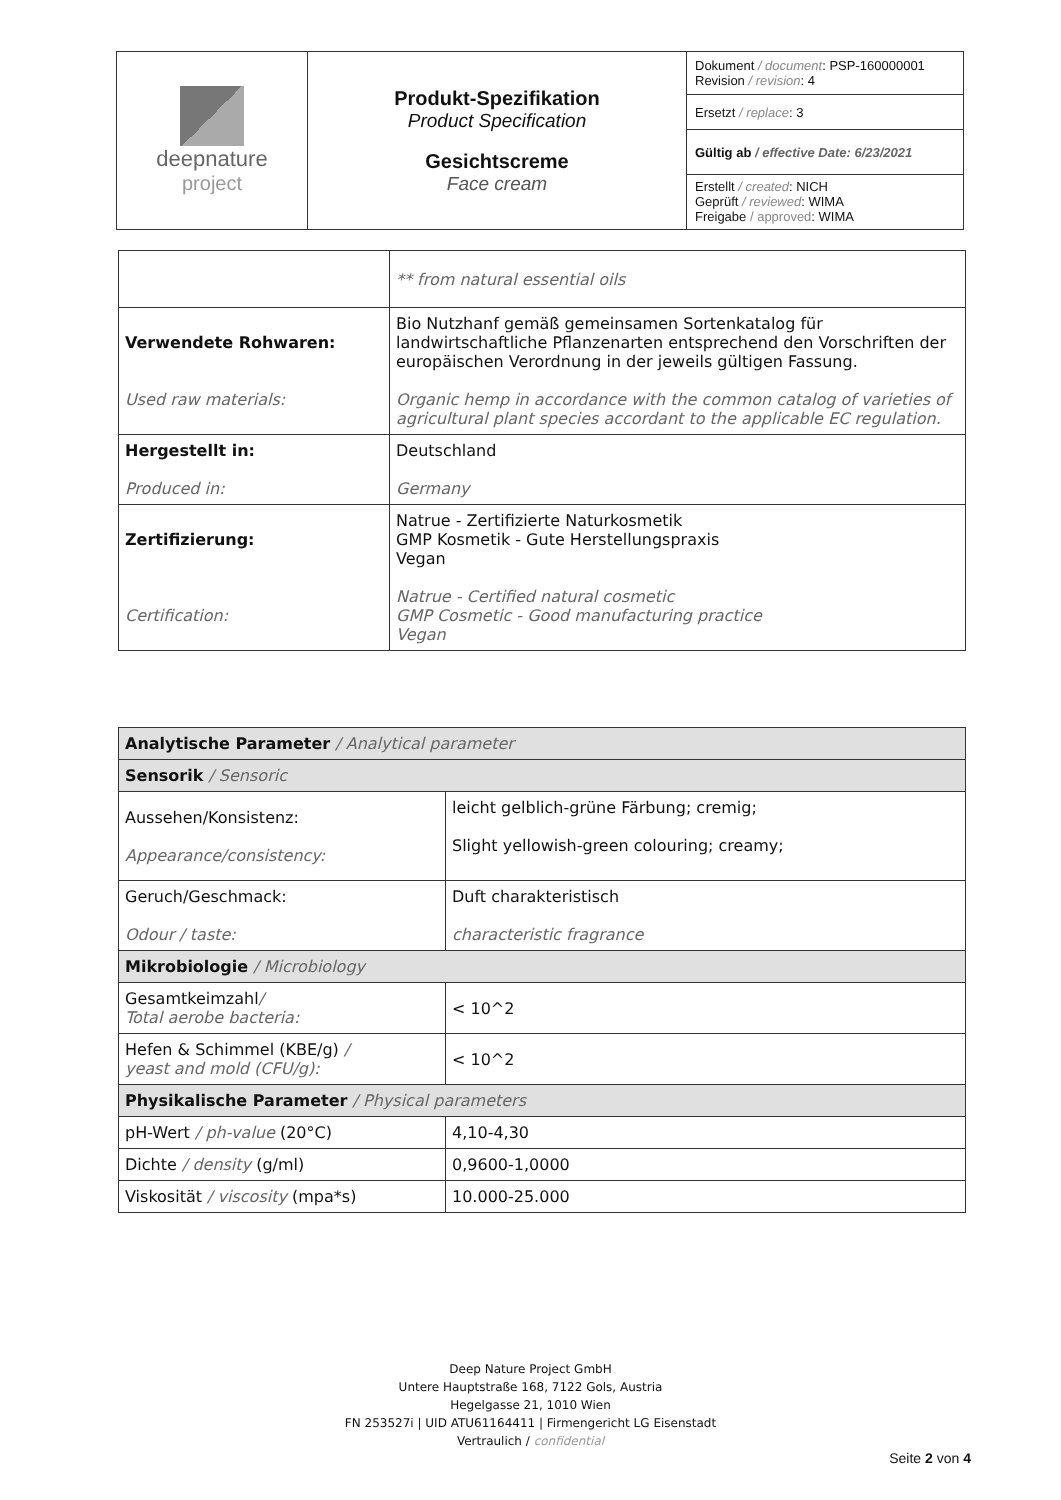| deepnature project | Produkt-Spezifikation Product Specification Gesichtscreme Face cream | Dokument / document : PSP-160000001 Revision / revision : 4 |
| | | Ersetzt / replace : 3 |
| | | Gültig ab / effective Date: 6/23/2021 |
| | | Erstellt / created : NICH Geprüft / reviewed : WIMA Freigabe / approved : WIMA |
| | ** from natural essential oils |
| Verwendete Rohwaren: Used raw materials: | Bio Nutzhanf gemäß gemeinsamen Sortenkatalog für landwirtschaftliche Pflanzenarten entsprechend den Vorschriften der europäischen Verordnung in der jeweils gültigen Fassung. Organic hemp in accordance with the common catalog of varieties of agricultural plant species accordant to the applicable EC regulation. |
| Hergestellt in: Produced in: | Deutschland Germany |
| Zertifizierung: Certification: | Natrue - Zertifizierte Naturkosmetik GMP Kosmetik - Gute Herstellungspraxis Vegan Natrue - Certified natural cosmetic GMP Cosmetic - Good manufacturing practice Vegan |
| Analytische Parameter / Analytical parameter | |
| Sensorik / Sensoric | |
| Aussehen/Konsistenz: Appearance/consistency: | leicht gelblich-grüne Färbung; cremig; Slight yellowish-green colouring; creamy; |
| Geruch/Geschmack: Odour / taste: | Duft charakteristisch characteristic fragrance |
| Mikrobiologie / Microbiology | |
| Gesamtkeimzahl / Total aerobe bacteria: | < 10^2 |
| Hefen & Schimmel (KBE/g) / yeast and mold (CFU/g): | < 10^2 |
| Physikalische Parameter / Physical parameters | |
| pH-Wert / ph-value (20°C) | 4,10-4,30 |
| Dichte / density (g/ml) | 0,9600-1,0000 |
| Viskosität / viscosity (mpa*s) | 10.000-25.000 |
Deep Nature Project GmbH
Untere Hauptstraße 168, 7122 Gols, Austria
Hegelgasse 21, 1010 Wien
FN 253527i | UID ATU61164411 | Firmengericht LG Eisenstadt
Vertraulich / confidential
Seite 2 von 4